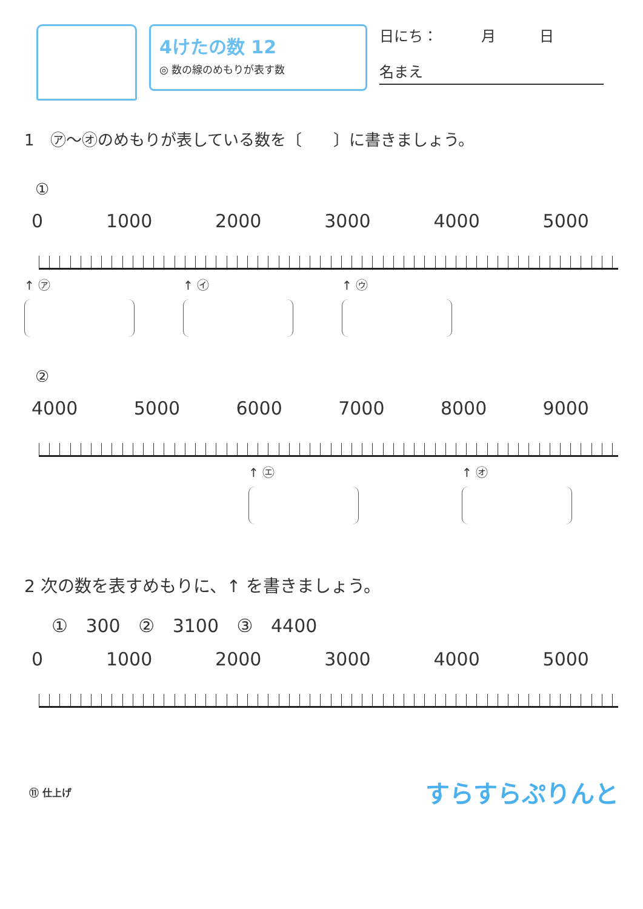4けたの数 12
◎ 数の線のめもりが表す数
日にち：　　　月　　　日
名まえ
1　㋐～㋔のめもりが表している数を〔　　〕に書きましょう。
①
0 1000 2000 3000 4000 5000
↑ ㋐ ↑ ㋑ ↑ ㋒
②
4000 5000 6000 7000 8000 9000
↑ ㋓ ↑ ㋔
2 次の数を表すめもりに、↑ を書きましょう。
① 300 ② 3100 ③ 4400
0 1000 2000 3000 4000 5000
⑪ 仕上げ すらすらぷりんと